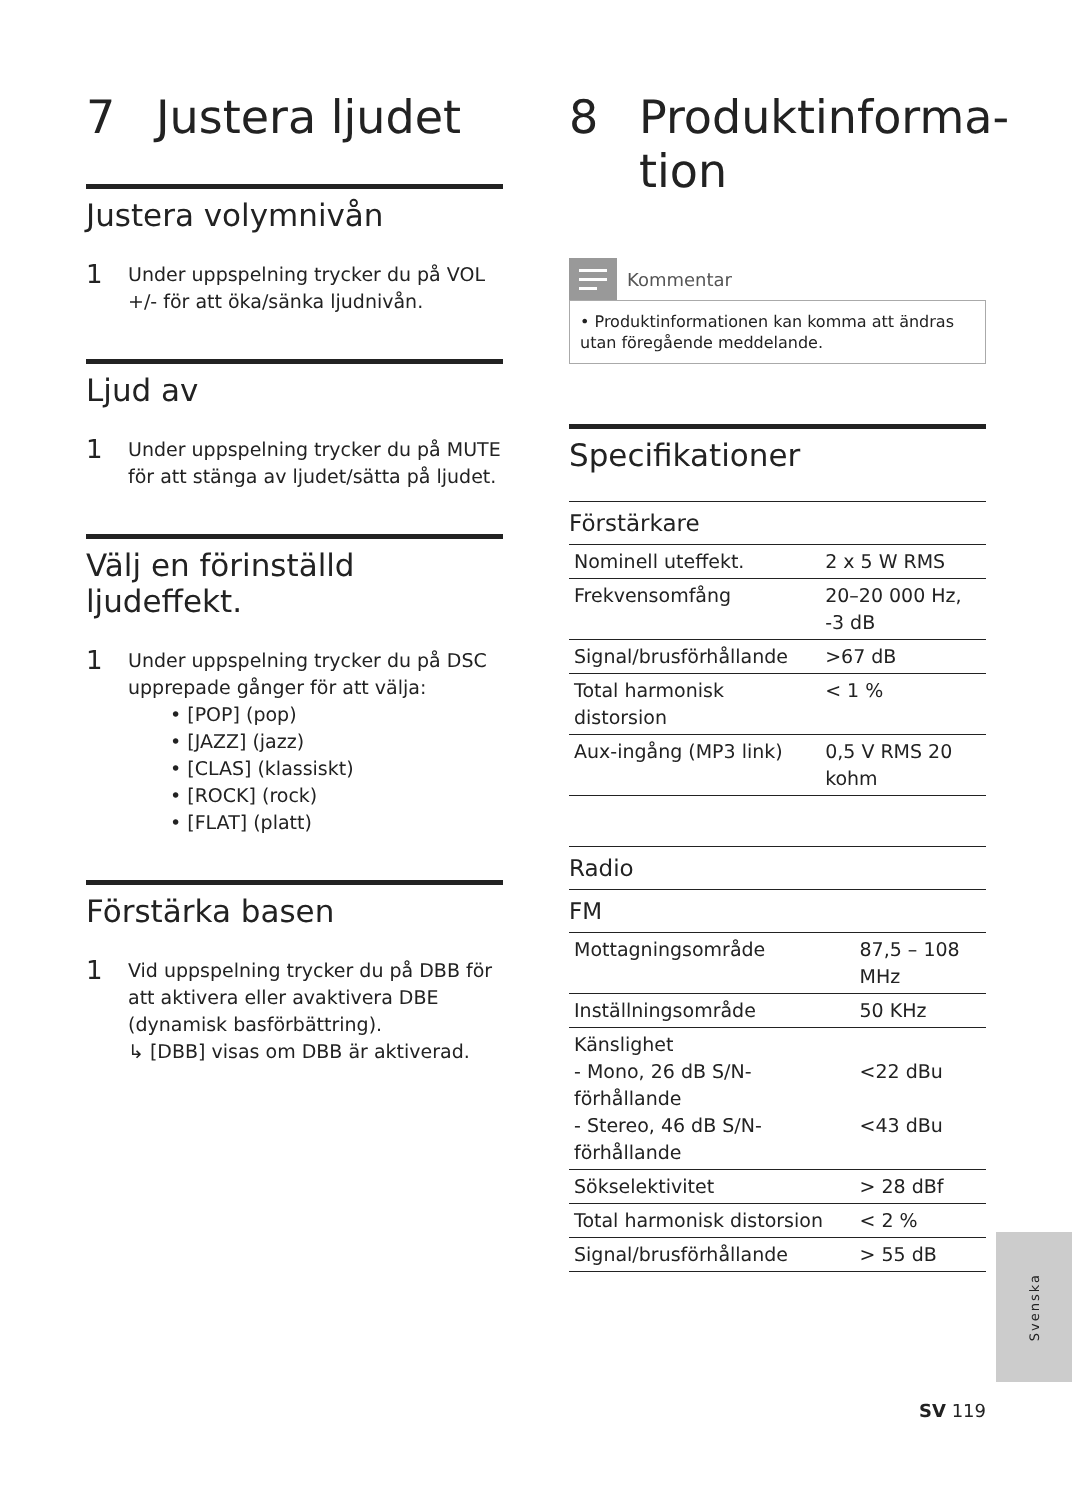7 Justera ljudet
Justera volymnivån
1 Under uppspelning trycker du på VOL +/- för att öka/sänka ljudnivån.
Ljud av
1 Under uppspelning trycker du på MUTE för att stänga av ljudet/sätta på ljudet.
Välj en förinställd ljudeffekt.
1
Under uppspelning trycker du på DSC upprepade gånger för att välja:
• [POP] (pop)
• [JAZZ] (jazz)
• [CLAS] (klassiskt)
• [ROCK] (rock)
• [FLAT] (platt)
Förstärka basen
1
Vid uppspelning trycker du på DBB för att aktivera eller avaktivera DBE (dynamisk basförbättring).
↳ [DBB] visas om DBB är aktiverad.
8 Produktinforma-
tion
Kommentar
• Produktinformationen kan komma att ändras utan föregående meddelande.
Specifikationer
| Förstärkare | |
| --- | --- |
| Nominell uteffekt. | 2 x 5 W RMS |
| Frekvensomfång | 20–20 000 Hz, -3 dB |
| Signal/brusförhållande | >67 dB |
| Total harmonisk distorsion | < 1 % |
| Aux-ingång (MP3 link) | 0,5 V RMS 20 kohm |
| Radio | |
| --- | --- |
| FM | |
| Mottagningsområde | 87,5 – 108 MHz |
| Inställningsområde | 50 KHz |
| Känslighet - Mono, 26 dB S/N-förhållande - Stereo, 46 dB S/N-förhållande | <22 dBu <43 dBu |
| Sökselektivitet | > 28 dBf |
| Total harmonisk distorsion | < 2 % |
| Signal/brusförhållande | > 55 dB |
Svenska
SV 119